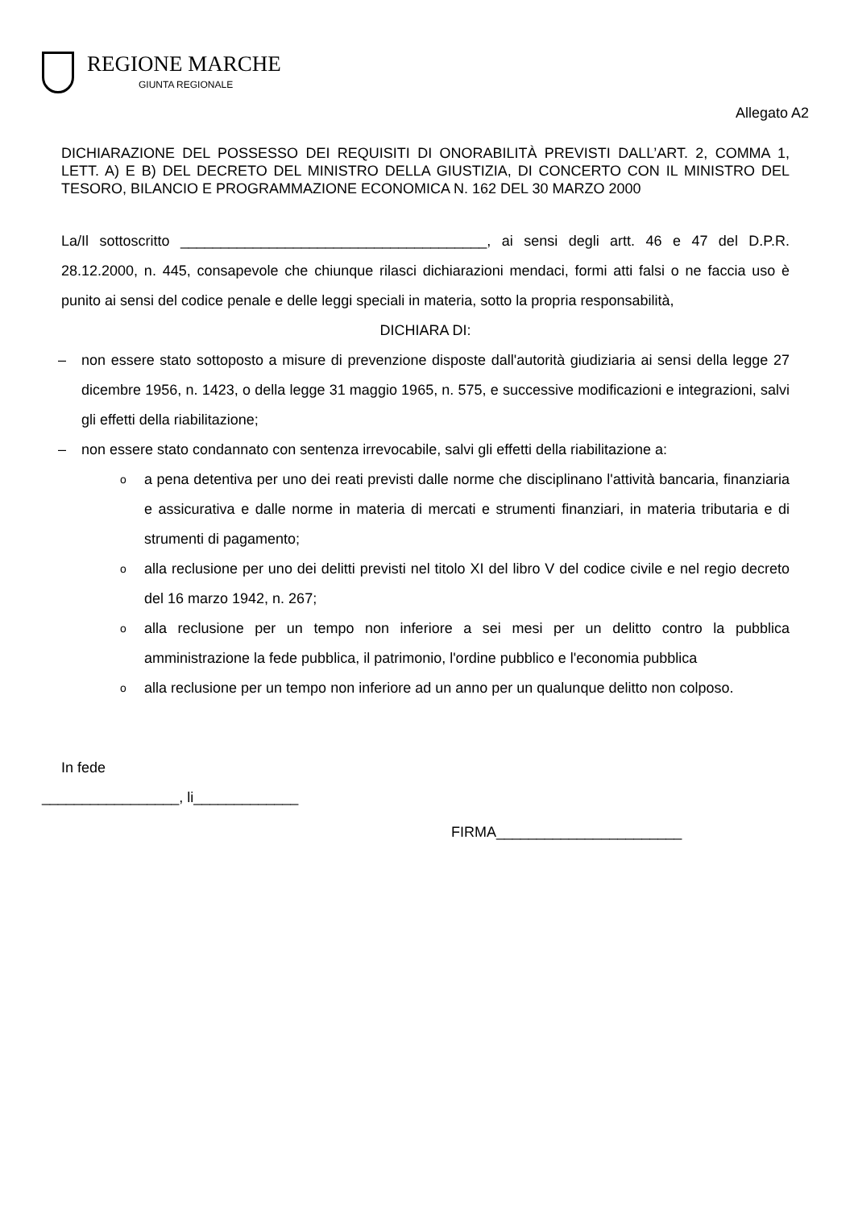REGIONE MARCHE
GIUNTA REGIONALE
Allegato A2
DICHIARAZIONE DEL POSSESSO DEI REQUISITI DI ONORABILITÀ PREVISTI DALL’ART. 2, COMMA 1, LETT. A) E B) DEL DECRETO DEL MINISTRO DELLA GIUSTIZIA, DI CONCERTO CON IL MINISTRO DEL TESORO, BILANCIO E PROGRAMMAZIONE ECONOMICA N. 162 DEL 30 MARZO 2000
La/Il sottoscritto ______________________________________, ai sensi degli artt. 46 e 47 del D.P.R. 28.12.2000, n. 445, consapevole che chiunque rilasci dichiarazioni mendaci, formi atti falsi o ne faccia uso è punito ai sensi del codice penale e delle leggi speciali in materia, sotto la propria responsabilità,
DICHIARA DI:
– non essere stato sottoposto a misure di prevenzione disposte dall'autorità giudiziaria ai sensi della legge 27 dicembre 1956, n. 1423, o della legge 31 maggio 1965, n. 575, e successive modificazioni e integrazioni, salvi gli effetti della riabilitazione;
– non essere stato condannato con sentenza irrevocabile, salvi gli effetti della riabilitazione a:
o a pena detentiva per uno dei reati previsti dalle norme che disciplinano l'attività bancaria, finanziaria e assicurativa e dalle norme in materia di mercati e strumenti finanziari, in materia tributaria e di strumenti di pagamento;
o alla reclusione per uno dei delitti previsti nel titolo XI del libro V del codice civile e nel regio decreto del 16 marzo 1942, n. 267;
o alla reclusione per un tempo non inferiore a sei mesi per un delitto contro la pubblica amministrazione la fede pubblica, il patrimonio, l'ordine pubblico e l'economia pubblica
o alla reclusione per un tempo non inferiore ad un anno per un qualunque delitto non colposo.
In fede
_________________, li_____________
FIRMA_______________________